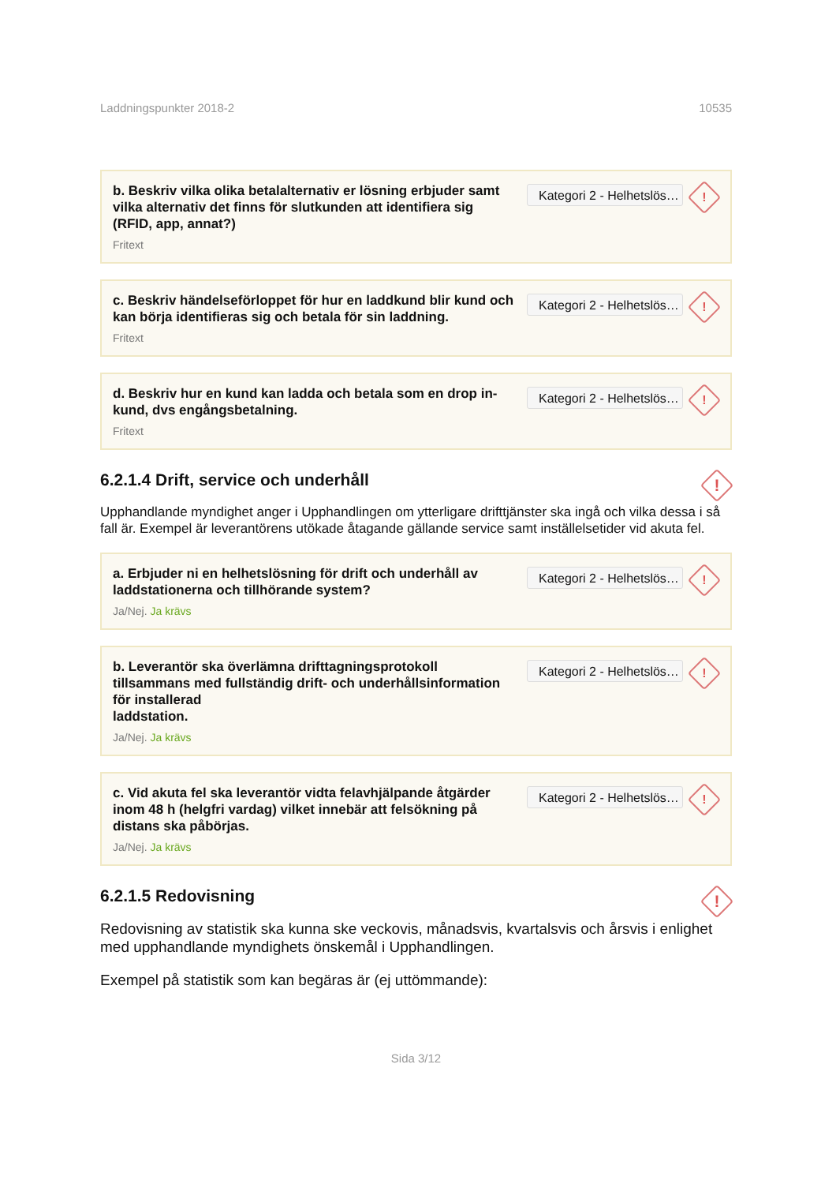Laddningspunkter 2018-2 10535
b. Beskriv vilka olika betalalternativ er lösning erbjuder samt vilka alternativ det finns för slutkunden att identifiera sig (RFID, app, annat?)
Fritext
Kategori 2 - Helhetslös…
!
c. Beskriv händelseförloppet för hur en laddkund blir kund och kan börja identifieras sig och betala för sin laddning.
Fritext
Kategori 2 - Helhetslös…
!
d. Beskriv hur en kund kan ladda och betala som en drop in-kund, dvs engångsbetalning.
Fritext
Kategori 2 - Helhetslös…
!
6.2.1.4 Drift, service och underhåll!
Upphandlande myndighet anger i Upphandlingen om ytterligare drifttjänster ska ingå och vilka dessa i så fall är. Exempel är leverantörens utökade åtagande gällande service samt inställelsetider vid akuta fel.
a. Erbjuder ni en helhetslösning för drift och underhåll av laddstationerna och tillhörande system?
Ja/Nej. Ja krävs
Kategori 2 - Helhetslös…
!
b. Leverantör ska överlämna drifttagningsprotokoll tillsammans med fullständig drift- och underhållsinformation för installerad
laddstation.
Ja/Nej. Ja krävs
Kategori 2 - Helhetslös…
!
c. Vid akuta fel ska leverantör vidta felavhjälpande åtgärder inom 48 h (helgfri vardag) vilket innebär att felsökning på distans ska påbörjas.
Ja/Nej. Ja krävs
Kategori 2 - Helhetslös…
!
6.2.1.5 Redovisning!
Redovisning av statistik ska kunna ske veckovis, månadsvis, kvartalsvis och årsvis i enlighet med upphandlande myndighets önskemål i Upphandlingen.
Exempel på statistik som kan begäras är (ej uttömmande):
Sida 3/12